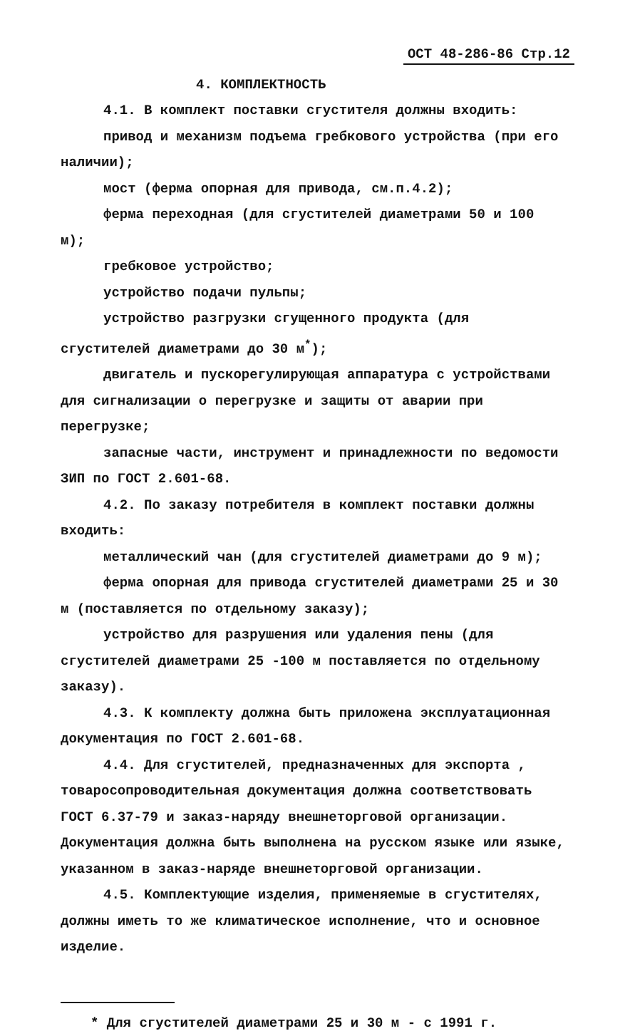ОСТ 48-286-86 Стр.12
4. КОМПЛЕКТНОСТЬ
4.1. В комплект поставки сгустителя должны входить:
привод и механизм подъема гребкового устройства (при его наличии);
мост (ферма опорная для привода, см.п.4.2);
ферма переходная (для сгустителей диаметрами 50 и 100 м);
гребковое устройство;
устройство подачи пульпы;
устройство разгрузки сгущенного продукта (для сгустителей диаметрами до 30 м<sup>*</sup>);
двигатель и пускорегулирующая аппаратура с устройствами для сигнализации о перегрузке и защиты от аварии при перегрузке;
запасные части, инструмент и принадлежности по ведомости ЗИП по ГОСТ 2.601-68.
4.2. По заказу потребителя в комплект поставки должны входить:
металлический чан (для сгустителей диаметрами до 9 м);
ферма опорная для привода сгустителей диаметрами 25 и 30 м (поставляется по отдельному заказу);
устройство для разрушения или удаления пены (для сгустителей диаметрами 25 -100 м поставляется по отдельному заказу).
4.3. К комплекту должна быть приложена эксплуатационная документация по ГОСТ 2.601-68.
4.4. Для сгустителей, предназначенных для экспорта , товаросопроводительная документация должна соответствовать ГОСТ 6.37-79 и заказ-наряду внешнеторговой организации. Документация должна быть выполнена на русском языке или языке, указанном в заказ-наряде внешнеторговой организации.
4.5. Комплектующие изделия, применяемые в сгустителях, должны иметь то же климатическое исполнение, что и основное изделие.
* Для сгустителей диаметрами 25 и 30 м - с 1991 г.